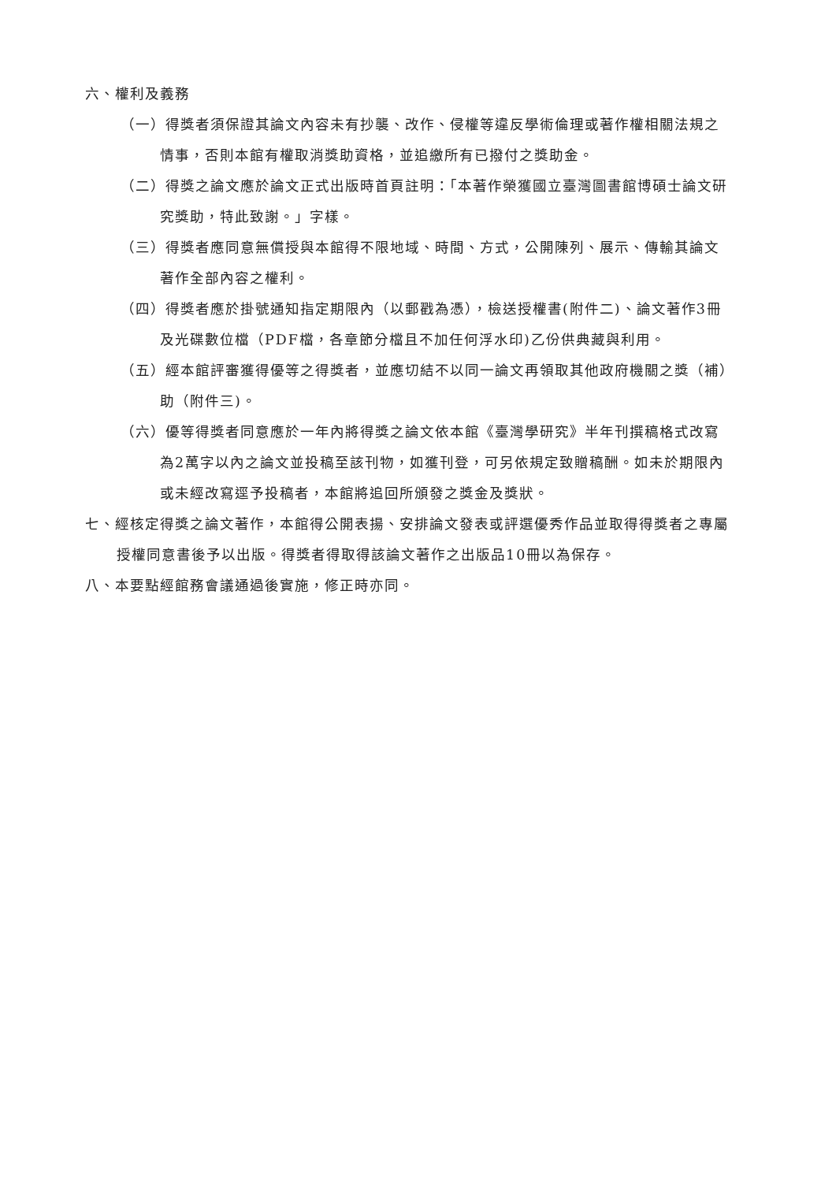六、權利及義務
（一）得獎者須保證其論文內容未有抄襲、改作、侵權等違反學術倫理或著作權相關法規之情事，否則本館有權取消獎助資格，並追繳所有已撥付之獎助金。
（二）得獎之論文應於論文正式出版時首頁註明：「本著作榮獲國立臺灣圖書館博碩士論文研究獎助，特此致謝。」字樣。
（三）得獎者應同意無償授與本館得不限地域、時間、方式，公開陳列、展示、傳輸其論文著作全部內容之權利。
（四）得獎者應於掛號通知指定期限內（以郵戳為憑），檢送授權書(附件二)、論文著作3冊及光碟數位檔（PDF檔，各章節分檔且不加任何浮水印)乙份供典藏與利用。
（五）經本館評審獲得優等之得獎者，並應切結不以同一論文再領取其他政府機關之獎（補）助（附件三)。
（六）優等得獎者同意應於一年內將得獎之論文依本館《臺灣學研究》半年刊撰稿格式改寫為2萬字以內之論文並投稿至該刊物，如獲刊登，可另依規定致贈稿酬。如未於期限內或未經改寫逕予投稿者，本館將追回所頒發之獎金及獎狀。
七、經核定得獎之論文著作，本館得公開表揚、安排論文發表或評選優秀作品並取得得獎者之專屬授權同意書後予以出版。得獎者得取得該論文著作之出版品10冊以為保存。
八、本要點經館務會議通過後實施，修正時亦同。